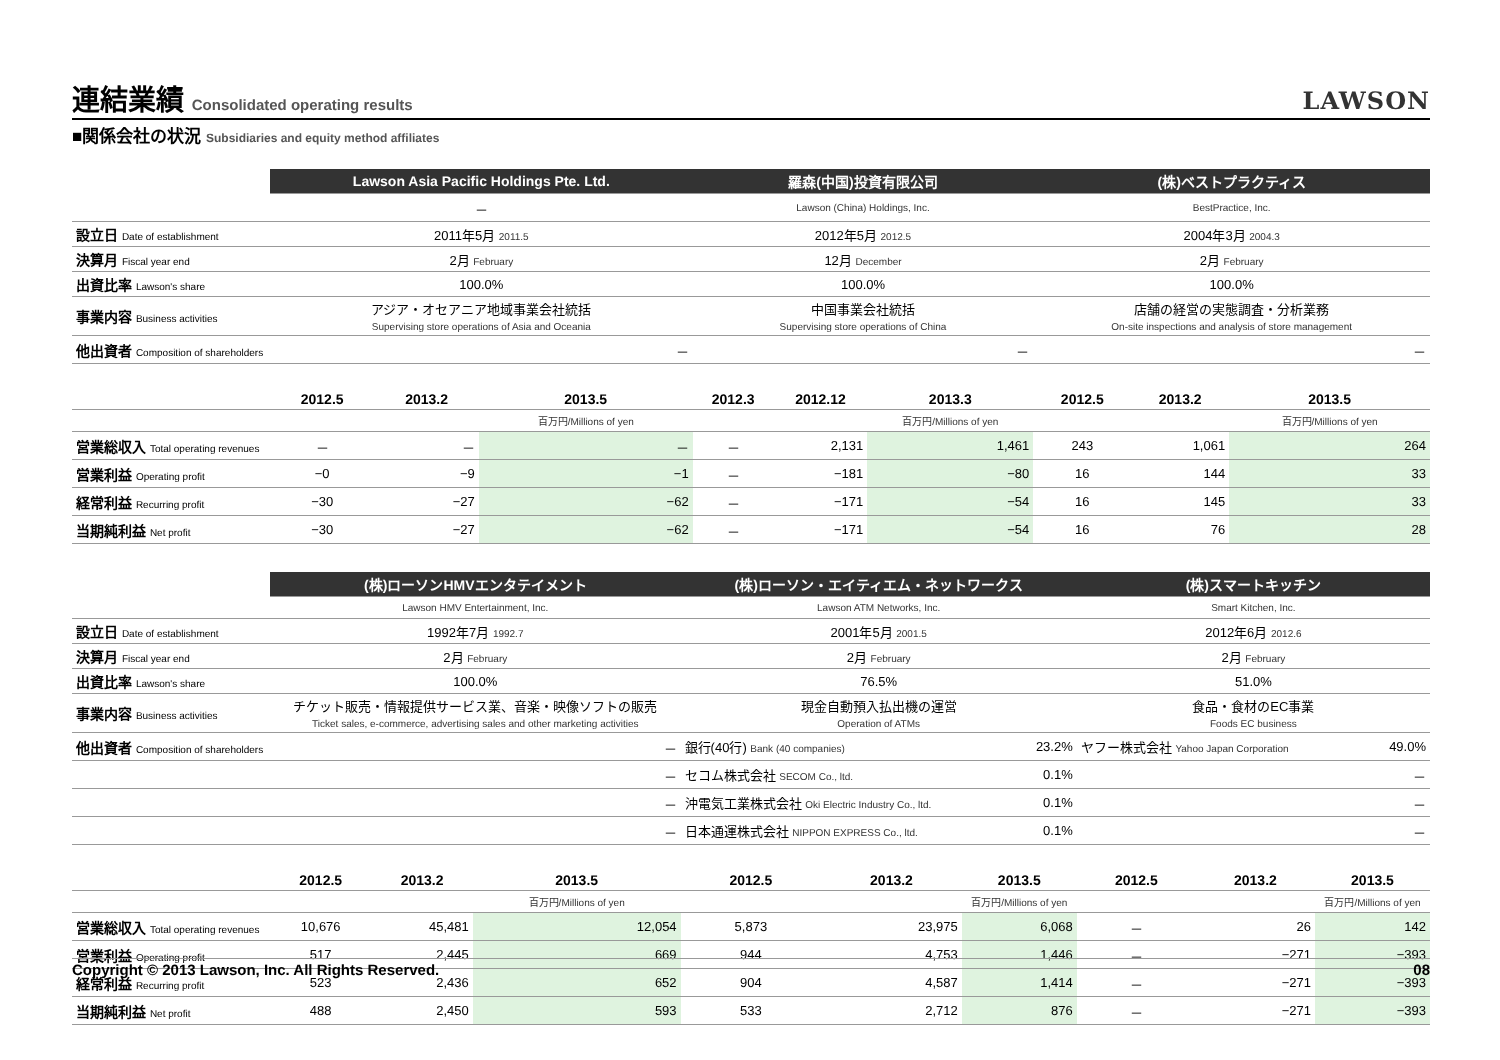連結業績 Consolidated operating results LAWSON
■関係会社の状況 Subsidiaries and equity method affiliates
| | Lawson Asia Pacific Holdings Pte. Ltd. | | | 羅森(中国)投資有限公司 | | | (株)ベストプラクティス | | |
| | － | | | Lawson (China) Holdings, Inc. | | | BestPractice, Inc. | | |
| 設立日 Date of establishment | 2011年5月 2011.5 | | | 2012年5月 2012.5 | | | 2004年3月 2004.3 | | |
| 決算月 Fiscal year end | 2月 February | | | 12月 December | | | 2月 February | | |
| 出資比率 Lawson's share | 100.0% | | | 100.0% | | | 100.0% | | |
| 事業内容 Business activities | アジア・オセアニア地域事業会社統括 Supervising store operations of Asia and Oceania | | | 中国事業会社統括 Supervising store operations of China | | | 店舗の経営の実態調査・分析業務 On-site inspections and analysis of store management | | |
| 他出資者 Composition of shareholders | － | | | － | | | － | | |
| | 2012.5 | 2013.2 | 2013.5 | 2012.3 | 2012.12 | 2013.3 | 2012.5 | 2013.2 | 2013.5 |
| | | | 百万円/Millions of yen | | | 百万円/Millions of yen | | | 百万円/Millions of yen |
| 営業総収入 Total operating revenues | － | － | － | － | 2,131 | 1,461 | 243 | 1,061 | 264 |
| 営業利益 Operating profit | −0 | −9 | −1 | － | −181 | −80 | 16 | 144 | 33 |
| 経常利益 Recurring profit | −30 | −27 | −62 | － | −171 | −54 | 16 | 145 | 33 |
| 当期純利益 Net profit | −30 | −27 | −62 | － | −171 | −54 | 16 | 76 | 28 |
| | (株)ローソンHMVエンタテイメント | | | (株)ローソン・エイティエム・ネットワークス | | | (株)スマートキッチン | | |
| | Lawson HMV Entertainment, Inc. | | | Lawson ATM Networks, Inc. | | | Smart Kitchen, Inc. | | |
| 設立日 Date of establishment | 1992年7月 1992.7 | | | 2001年5月 2001.5 | | | 2012年6月 2012.6 | | |
| 決算月 Fiscal year end | 2月 February | | | 2月 February | | | 2月 February | | |
| 出資比率 Lawson's share | 100.0% | | | 76.5% | | | 51.0% | | |
| 事業内容 Business activities | チケット販売・情報提供サービス業、音楽・映像ソフトの販売 Ticket sales, e-commerce, advertising sales and other marketing activities | | | 現金自動預入払出機の運営 Operation of ATMs | | | 食品・食材のEC事業 Foods EC business | | |
| 他出資者 Composition of shareholders | － | | | 銀行(40行) Bank (40 companies) | | 23.2% | ヤフー株式会社 Yahoo Japan Corporation | | 49.0% |
| | － | | | セコム株式会社 SECOM Co., ltd. | | 0.1% | － | | |
| | － | | | 沖電気工業株式会社 Oki Electric Industry Co., ltd. | | 0.1% | － | | |
| | － | | | 日本通運株式会社 NIPPON EXPRESS Co., ltd. | | 0.1% | － | | |
| | 2012.5 | 2013.2 | 2013.5 | 2012.5 | 2013.2 | 2013.5 | 2012.5 | 2013.2 | 2013.5 |
| | | | 百万円/Millions of yen | | | 百万円/Millions of yen | | | 百万円/Millions of yen |
| 営業総収入 Total operating revenues | 10,676 | 45,481 | 12,054 | 5,873 | 23,975 | 6,068 | － | 26 | 142 |
| 営業利益 Operating profit | 517 | 2,445 | 669 | 944 | 4,753 | 1,446 | － | −271 | −393 |
| 経常利益 Recurring profit | 523 | 2,436 | 652 | 904 | 4,587 | 1,414 | － | −271 | −393 |
| 当期純利益 Net profit | 488 | 2,450 | 593 | 533 | 2,712 | 876 | － | −271 | −393 |
Copyright © 2013 Lawson, Inc. All Rights Reserved. 08